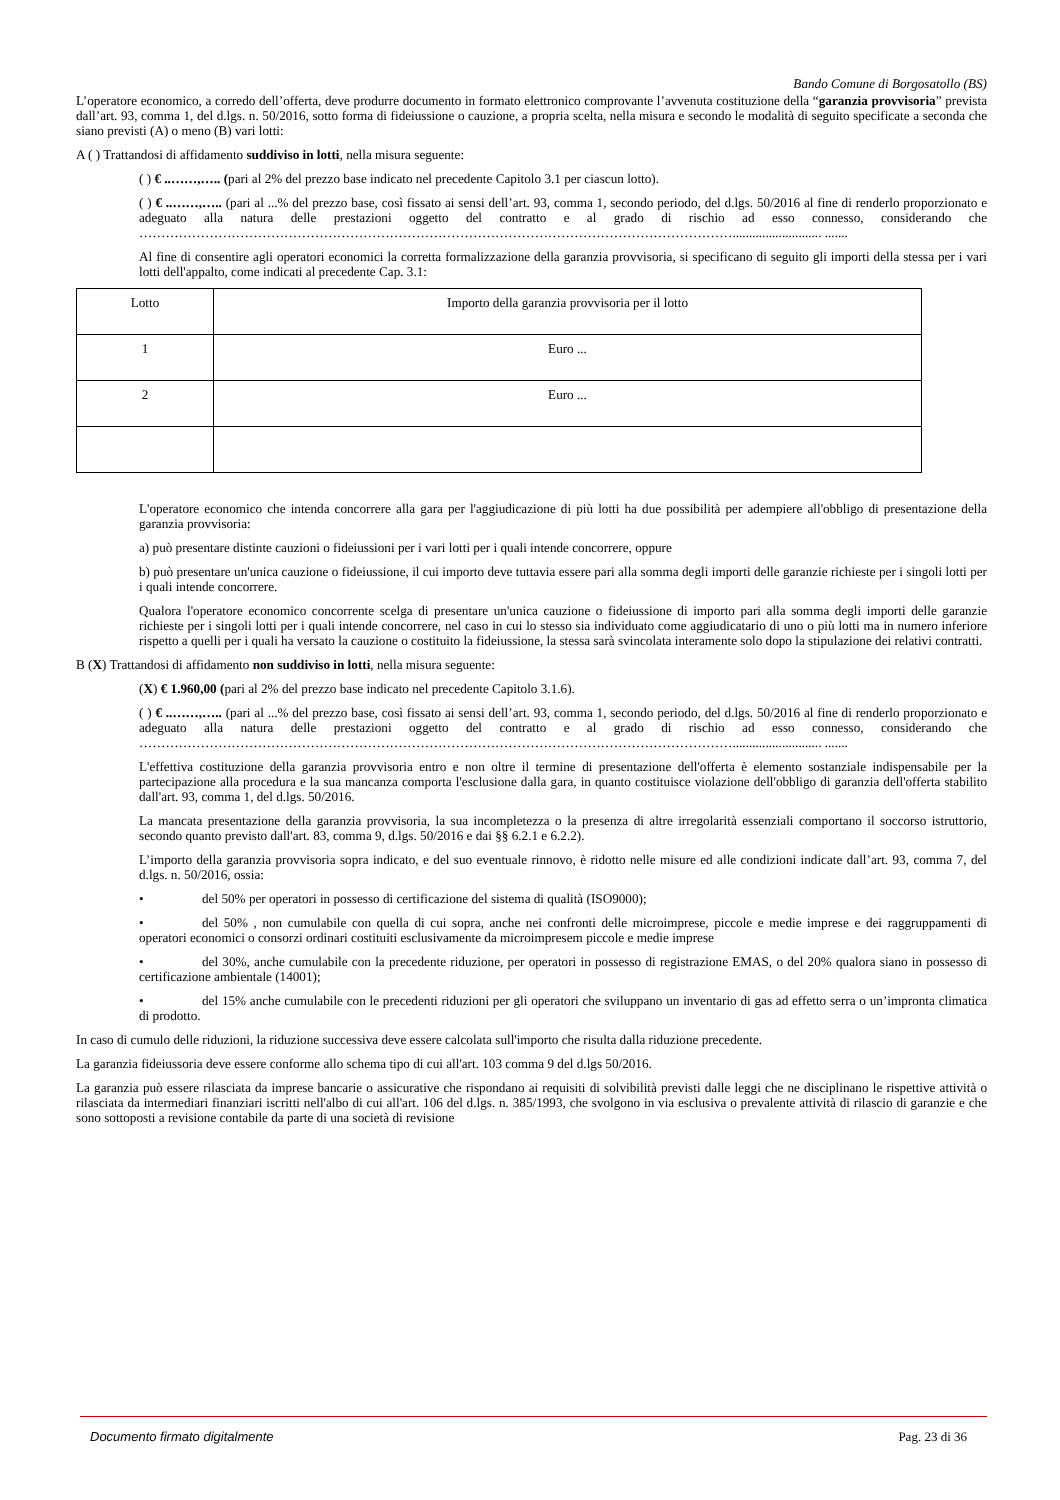Bando Comune di Borgosatollo (BS)
L’operatore economico, a corredo dell’offerta, deve produrre documento in formato elettronico comprovante l’avvenuta costituzione della “garanzia provvisoria” prevista dall’art. 93, comma 1, del d.lgs. n. 50/2016, sotto forma di fideiussione o cauzione, a propria scelta, nella misura e secondo le modalità di seguito specificate a seconda che siano previsti (A) o meno (B) vari lotti:
A ( ) Trattandosi di affidamento suddiviso in lotti, nella misura seguente:
( ) € ..……,….. (pari al 2% del prezzo base indicato nel precedente Capitolo 3.1 per ciascun lotto).
( ) € ..……,….. (pari al ...% del prezzo base, così fissato ai sensi dell’art. 93, comma 1, secondo periodo, del d.lgs. 50/2016 al fine di renderlo proporzionato e adeguato alla natura delle prestazioni oggetto del contratto e al grado di rischio ad esso connesso, considerando che ………………………………………………………………………………………………………………………........................... .......
Al fine di consentire agli operatori economici la corretta formalizzazione della garanzia provvisoria, si specificano di seguito gli importi della stessa per i vari lotti dell'appalto, come indicati al precedente Cap. 3.1:
| Lotto | Importo della garanzia provvisoria per il lotto |
| 1 | Euro ... |
| 2 | Euro ... |
L'operatore economico che intenda concorrere alla gara per l'aggiudicazione di più lotti ha due possibilità per adempiere all'obbligo di presentazione della garanzia provvisoria:
a) può presentare distinte cauzioni o fideiussioni per i vari lotti per i quali intende concorrere, oppure
b) può presentare un'unica cauzione o fideiussione, il cui importo deve tuttavia essere pari alla somma degli importi delle garanzie richieste per i singoli lotti per i quali intende concorrere.
Qualora l'operatore economico concorrente scelga di presentare un'unica cauzione o fideiussione di importo pari alla somma degli importi delle garanzie richieste per i singoli lotti per i quali intende concorrere, nel caso in cui lo stesso sia individuato come aggiudicatario di uno o più lotti ma in numero inferiore rispetto a quelli per i quali ha versato la cauzione o costituito la fideiussione, la stessa sarà svincolata interamente solo dopo la stipulazione dei relativi contratti.
B (X) Trattandosi di affidamento non suddiviso in lotti, nella misura seguente:
(X) € 1.960,00 (pari al 2% del prezzo base indicato nel precedente Capitolo 3.1.6).
( ) € ..……,….. (pari al ...% del prezzo base, così fissato ai sensi dell’art. 93, comma 1, secondo periodo, del d.lgs. 50/2016 al fine di renderlo proporzionato e adeguato alla natura delle prestazioni oggetto del contratto e al grado di rischio ad esso connesso, considerando che ………………………………………………………………………………………………………………………........................... .......
L'effettiva costituzione della garanzia provvisoria entro e non oltre il termine di presentazione dell'offerta è elemento sostanziale indispensabile per la partecipazione alla procedura e la sua mancanza comporta l'esclusione dalla gara, in quanto costituisce violazione dell'obbligo di garanzia dell'offerta stabilito dall'art. 93, comma 1, del d.lgs. 50/2016.
La mancata presentazione della garanzia provvisoria, la sua incompletezza o la presenza di altre irregolarità essenziali comportano il soccorso istruttorio, secondo quanto previsto dall'art. 83, comma 9, d.lgs. 50/2016 e dai §§ 6.2.1 e 6.2.2).
L’importo della garanzia provvisoria sopra indicato, e del suo eventuale rinnovo, è ridotto nelle misure ed alle condizioni indicate dall’art. 93, comma 7, del d.lgs. n. 50/2016, ossia:
• del 50% per operatori in possesso di certificazione del sistema di qualità (ISO9000);
• del 50% , non cumulabile con quella di cui sopra, anche nei confronti delle microimprese, piccole e medie imprese e dei raggruppamenti di operatori economici o consorzi ordinari costituiti esclusivamente da microimpresem piccole e medie imprese
• del 30%, anche cumulabile con la precedente riduzione, per operatori in possesso di registrazione EMAS, o del 20% qualora siano in possesso di certificazione ambientale (14001);
• del 15% anche cumulabile con le precedenti riduzioni per gli operatori che sviluppano un inventario di gas ad effetto serra o un’impronta climatica di prodotto.
In caso di cumulo delle riduzioni, la riduzione successiva deve essere calcolata sull'importo che risulta dalla riduzione precedente.
La garanzia fideiussoria deve essere conforme allo schema tipo di cui all'art. 103 comma 9 del d.lgs 50/2016.
La garanzia può essere rilasciata da imprese bancarie o assicurative che rispondano ai requisiti di solvibilità previsti dalle leggi che ne disciplinano le rispettive attività o rilasciata da intermediari finanziari iscritti nell'albo di cui all'art. 106 del d.lgs. n. 385/1993, che svolgono in via esclusiva o prevalente attività di rilascio di garanzie e che sono sottoposti a revisione contabile da parte di una società di revisione
Documento firmato digitalmente Pag. 23 di 36